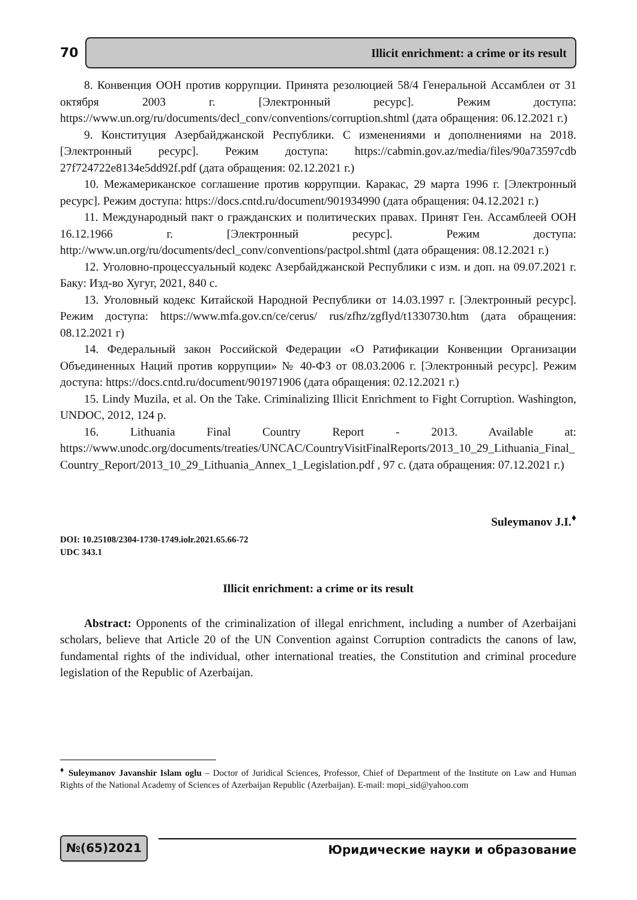70
Illicit enrichment: a crime or its result
8. Конвенция ООН против коррупции. Принята резолюцией 58/4 Генеральной Ассамблеи от 31 октября 2003 г. [Электронный ресурс]. Режим доступа: https://www.un.org/ru/documents/decl_conv/conventions/corruption.shtml (дата обращения: 06.12.2021 г.)
9. Конституция Азербайджанской Республики. С изменениями и дополнениями на 2018. [Электронный ресурс]. Режим доступа: https://cabmin.gov.az/media/files/90a73597cdb 27f724722e8134e5dd92f.pdf (дата обращения: 02.12.2021 г.)
10. Межамериканское соглашение против коррупции. Каракас, 29 марта 1996 г. [Электронный ресурс]. Режим доступа: https://docs.cntd.ru/document/901934990 (дата обращения: 04.12.2021 г.)
11. Международный пакт о гражданских и политических правах. Принят Ген. Ассамблеей ООН 16.12.1966 г. [Электронный ресурс]. Режим доступа: http://www.un.org/ru/documents/decl_conv/conventions/pactpol.shtml (дата обращения: 08.12.2021 г.)
12. Уголовно-процессуальный кодекс Азербайджанской Республики с изм. и доп. на 09.07.2021 г. Баку: Изд-во Хугуг, 2021, 840 с.
13. Уголовный кодекс Китайской Народной Республики от 14.03.1997 г. [Электронный ресурс]. Режим доступа: https://www.mfa.gov.cn/ce/cerus/ rus/zfhz/zgflyd/t1330730.htm (дата обращения: 08.12.2021 г)
14. Федеральный закон Российской Федерации «О Ратификации Конвенции Организации Объединенных Наций против коррупции» № 40-ФЗ от 08.03.2006 г. [Электронный ресурс]. Режим доступа: https://docs.cntd.ru/document/901971906 (дата обращения: 02.12.2021 г.)
15. Lindy Muzila, et al. On the Take. Criminalizing Illicit Enrichment to Fight Corruption. Washington, UNDOC, 2012, 124 p.
16. Lithuania Final Country Report - 2013. Available at: https://www.unodc.org/documents/treaties/UNCAC/CountryVisitFinalReports/2013_10_29_Lithuania_Final_Country_Report/2013_10_29_Lithuania_Annex_1_Legislation.pdf , 97 с. (дата обращения: 07.12.2021 г.)
Suleymanov J.I.<sup>♦</sup>
DOI: 10.25108/2304-1730-1749.iolr.2021.65.66-72
UDC 343.1
Illicit enrichment: a crime or its result
Abstract: Opponents of the criminalization of illegal enrichment, including a number of Azerbaijani scholars, believe that Article 20 of the UN Convention against Corruption contradicts the canons of law, fundamental rights of the individual, other international treaties, the Constitution and criminal procedure legislation of the Republic of Azerbaijan.
<sup>♦</sup> Suleymanov Javanshir Islam oglu – Doctor of Juridical Sciences, Professor, Chief of Department of the Institute on Law and Human Rights of the National Academy of Sciences of Azerbaijan Republic (Azerbaijan). E-mail: mopi_sid@yahoo.com
№(65)2021
Юридические науки и образование